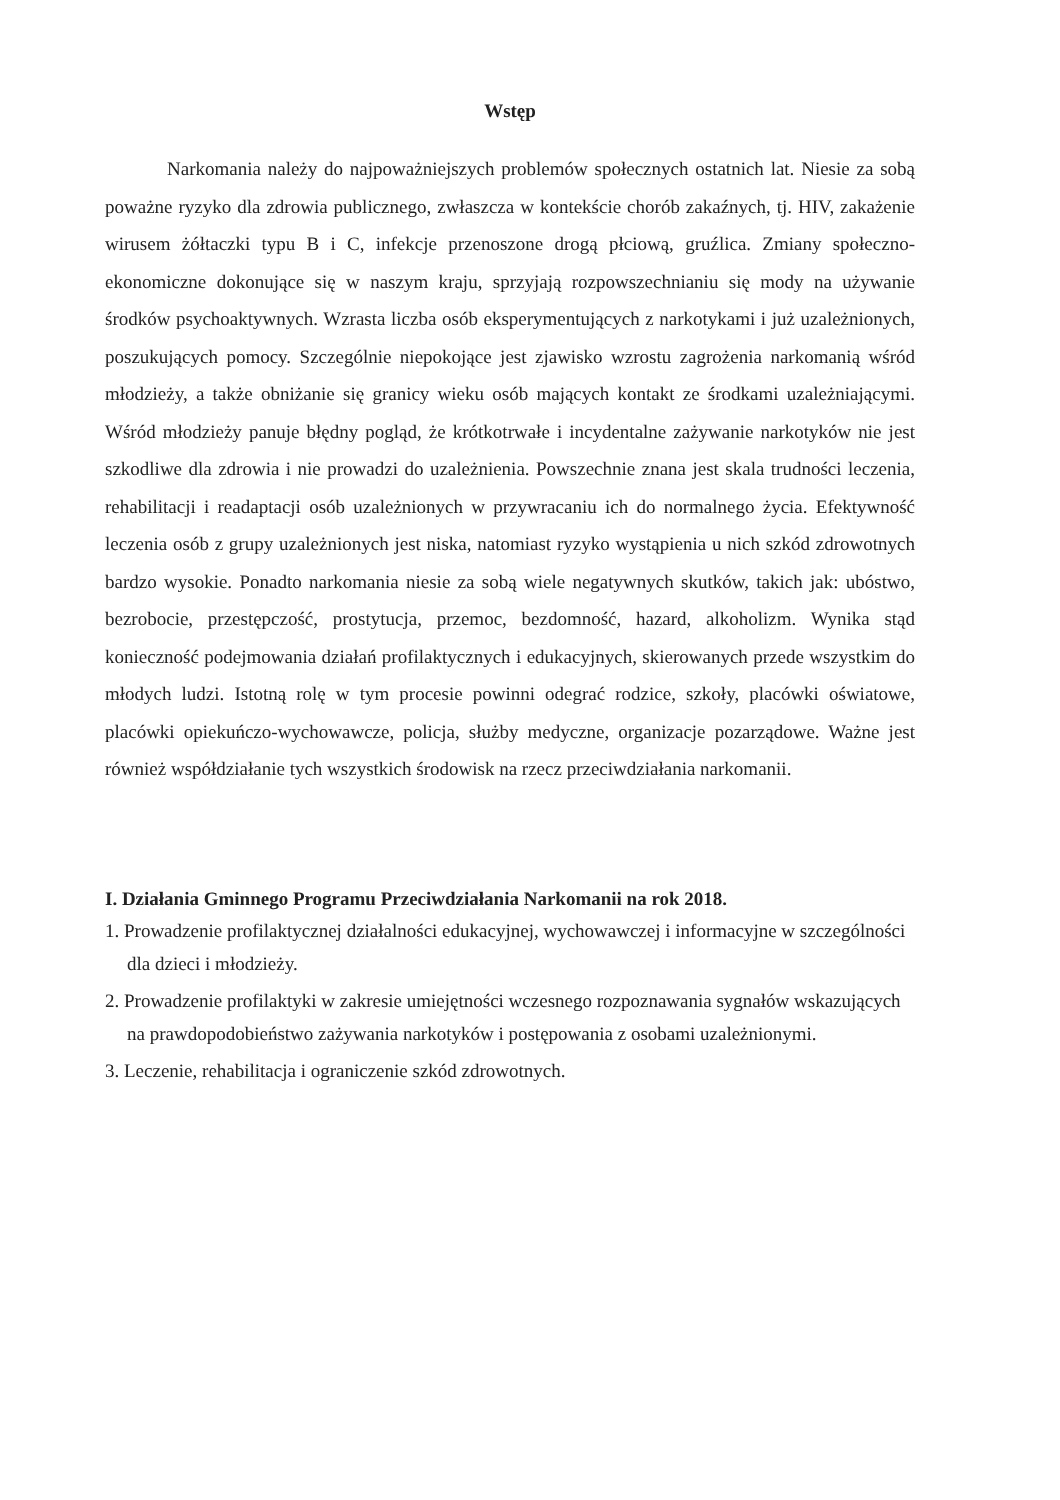Wstęp
Narkomania należy do najpoważniejszych problemów społecznych ostatnich lat. Niesie za sobą poważne ryzyko dla zdrowia publicznego, zwłaszcza w kontekście chorób zakaźnych, tj. HIV, zakażenie wirusem żółtaczki typu B i C, infekcje przenoszone drogą płciową, gruźlica. Zmiany społeczno-ekonomiczne dokonujące się w naszym kraju, sprzyjają rozpowszechnianiu się mody na używanie środków psychoaktywnych. Wzrasta liczba osób eksperymentujących z narkotykami i już uzależnionych, poszukujących pomocy. Szczególnie niepokojące jest zjawisko wzrostu zagrożenia narkomanią wśród młodzieży, a także obniżanie się granicy wieku osób mających kontakt ze środkami uzależniającymi. Wśród młodzieży panuje błędny pogląd, że krótkotrwałe i incydentalne zażywanie narkotyków nie jest szkodliwe dla zdrowia i nie prowadzi do uzależnienia. Powszechnie znana jest skala trudności leczenia, rehabilitacji i readaptacji osób uzależnionych w przywracaniu ich do normalnego życia. Efektywność leczenia osób z grupy uzależnionych jest niska, natomiast ryzyko wystąpienia u nich szkód zdrowotnych bardzo wysokie. Ponadto narkomania niesie za sobą wiele negatywnych skutków, takich jak: ubóstwo, bezrobocie, przestępczość, prostytucja, przemoc, bezdomność, hazard, alkoholizm. Wynika stąd konieczność podejmowania działań profilaktycznych i edukacyjnych, skierowanych przede wszystkim do młodych ludzi. Istotną rolę w tym procesie powinni odegrać rodzice, szkoły, placówki oświatowe, placówki opiekuńczo-wychowawcze, policja, służby medyczne, organizacje pozarządowe. Ważne jest również współdziałanie tych wszystkich środowisk na rzecz przeciwdziałania narkomanii.
I. Działania Gminnego Programu Przeciwdziałania Narkomanii na rok 2018.
1. Prowadzenie profilaktycznej działalności edukacyjnej, wychowawczej i informacyjne w szczególności dla dzieci i młodzieży.
2. Prowadzenie profilaktyki w zakresie umiejętności wczesnego rozpoznawania sygnałów wskazujących na prawdopodobieństwo zażywania narkotyków i postępowania z osobami uzależnionymi.
3. Leczenie, rehabilitacja i ograniczenie szkód zdrowotnych.